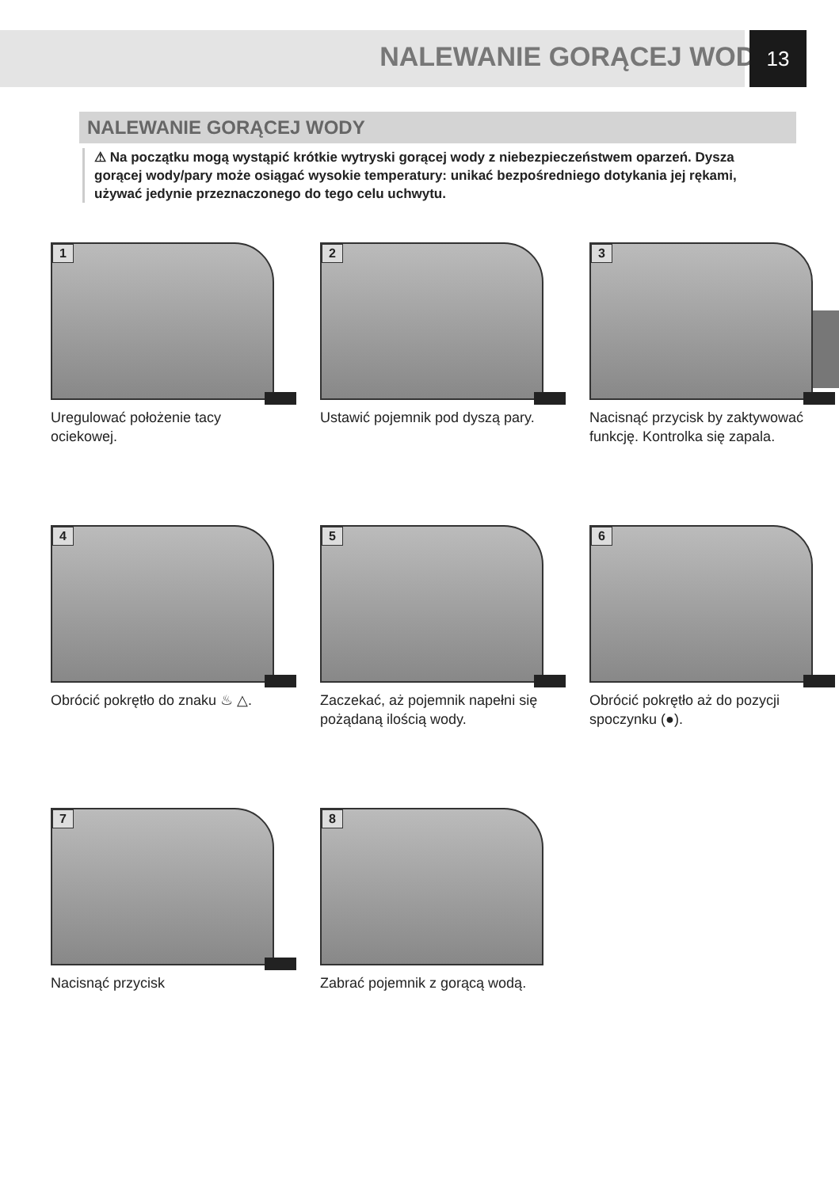NALEWANIE GORĄCEJ WODY
13
NALEWANIE GORĄCEJ WODY
⚠ Na początku mogą wystąpić krótkie wytryski gorącej wody z niebezpieczeństwem oparzeń. Dysza gorącej wody/pary może osiągać wysokie temperatury: unikać bezpośredniego dotykania jej rękami, używać jedynie przeznaczonego do tego celu uchwytu.
1
Uregulować położenie tacy ociekowej.
2
Ustawić pojemnik pod dyszą pary.
3
Nacisnąć przycisk by zaktywować funkcję. Kontrolka się zapala.
4
Obrócić pokrętło do znaku ♨ △.
5
Zaczekać, aż pojemnik napełni się pożądaną ilością wody.
6
Obrócić pokrętło aż do pozycji spoczynku (●).
7
Nacisnąć przycisk
8
Zabrać pojemnik z gorącą wodą.